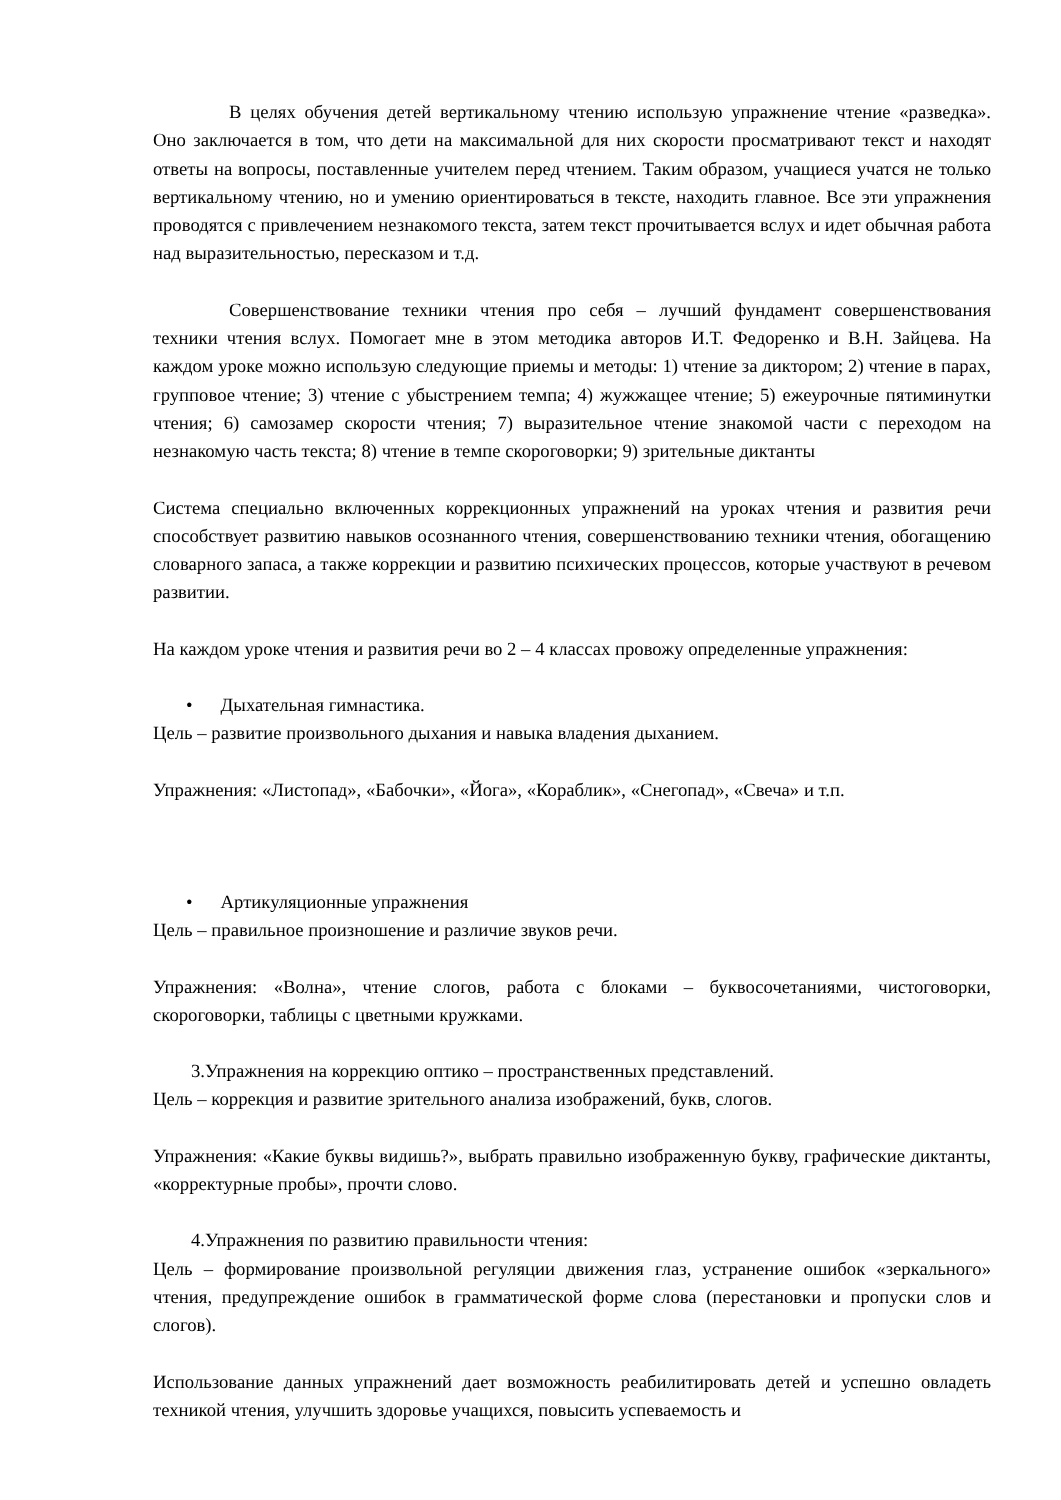В целях обучения детей вертикальному чтению использую упражнение чтение «разведка». Оно заключается в том, что дети на максимальной для них скорости просматривают текст и находят ответы на вопросы, поставленные учителем перед чтением. Таким образом, учащиеся учатся не только вертикальному чтению, но и умению ориентироваться в тексте, находить главное. Все эти упражнения проводятся с привлечением незнакомого текста, затем текст прочитывается вслух и идет обычная работа над выразительностью, пересказом и т.д.
Совершенствование техники чтения про себя – лучший фундамент совершенствования техники чтения вслух. Помогает мне в этом методика авторов И.Т. Федоренко и В.Н. Зайцева. На каждом уроке можно использую следующие приемы и методы: 1) чтение за диктором; 2) чтение в парах, групповое чтение; 3) чтение с убыстрением темпа; 4) жужжащее чтение; 5) ежеурочные пятиминутки чтения; 6) самозамер скорости чтения; 7) выразительное чтение знакомой части с переходом на незнакомую часть текста; 8) чтение в темпе скороговорки; 9) зрительные диктанты
Система специально включенных коррекционных упражнений на уроках чтения и развития речи способствует развитию навыков осознанного чтения, совершенствованию техники чтения, обогащению словарного запаса, а также коррекции и развитию психических процессов, которые участвуют в речевом развитии.
На каждом уроке чтения и развития речи во 2 – 4 классах провожу определенные упражнения:
• Дыхательная гимнастика.
Цель – развитие произвольного дыхания и навыка владения дыханием.
Упражнения: «Листопад», «Бабочки», «Йога», «Кораблик», «Снегопад», «Свеча» и т.п.
• Артикуляционные упражнения
Цель – правильное произношение и различие звуков речи.
Упражнения: «Волна», чтение слогов, работа с блоками – буквосочетаниями, чистоговорки, скороговорки, таблицы с цветными кружками.
3.Упражнения на коррекцию оптико – пространственных представлений.
Цель – коррекция и развитие зрительного анализа изображений, букв, слогов.
Упражнения: «Какие буквы видишь?», выбрать правильно изображенную букву, графические диктанты, «корректурные пробы», прочти слово.
4.Упражнения по развитию правильности чтения:
Цель – формирование произвольной регуляции движения глаз, устранение ошибок «зеркального» чтения, предупреждение ошибок в грамматической форме слова (перестановки и пропуски слов и слогов).
Использование данных упражнений дает возможность реабилитировать детей и успешно овладеть техникой чтения, улучшить здоровье учащихся, повысить успеваемость и